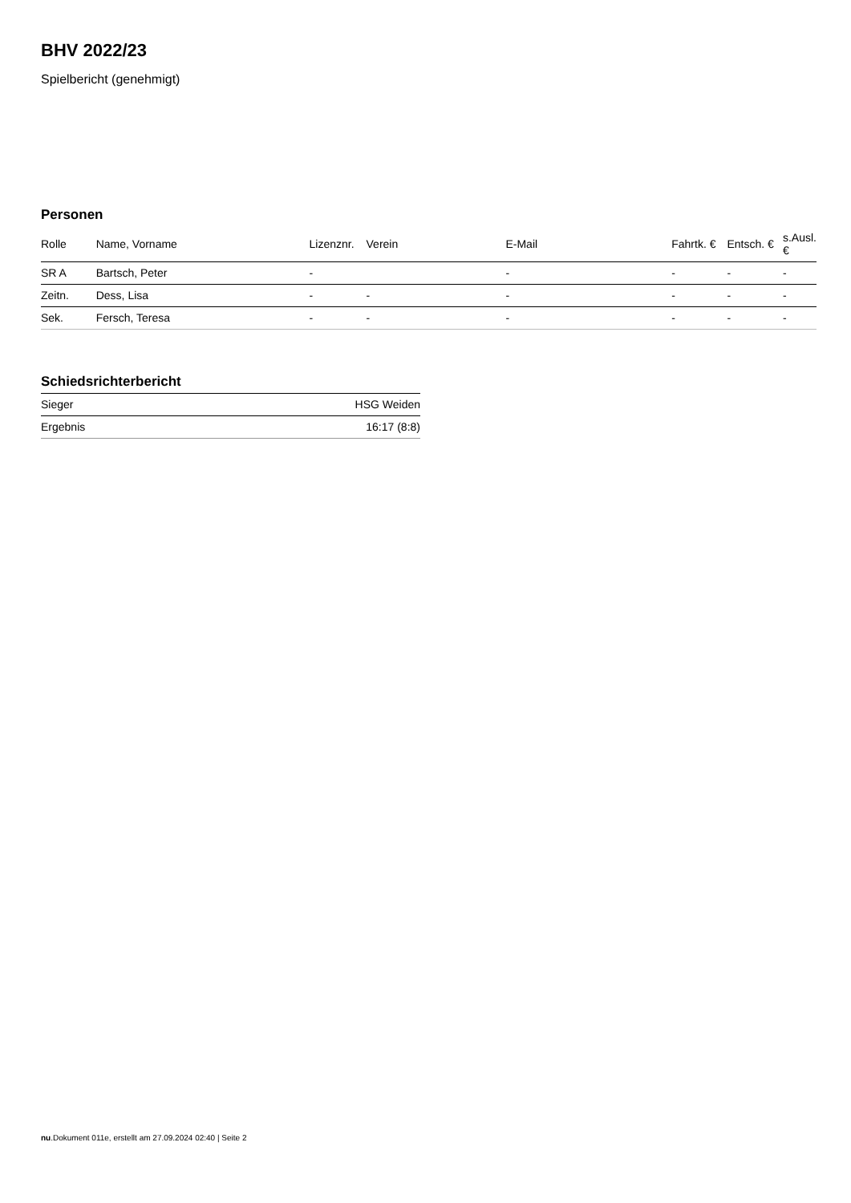BHV 2022/23
Spielbericht (genehmigt)
Personen
| Rolle | Name, Vorname | Lizenznr. | Verein | E-Mail | Fahrtk. € | Entsch. € | s.Ausl. € |
| --- | --- | --- | --- | --- | --- | --- | --- |
| SR A | Bartsch, Peter | - | | - | - | - | - |
| Zeitn. | Dess, Lisa | - | - | - | - | - | - |
| Sek. | Fersch, Teresa | - | - | - | - | - | - |
Schiedsrichterbericht
| Sieger | HSG Weiden |
| Ergebnis | 16:17 (8:8) |
nu.Dokument 011e, erstellt am 27.09.2024 02:40 | Seite 2